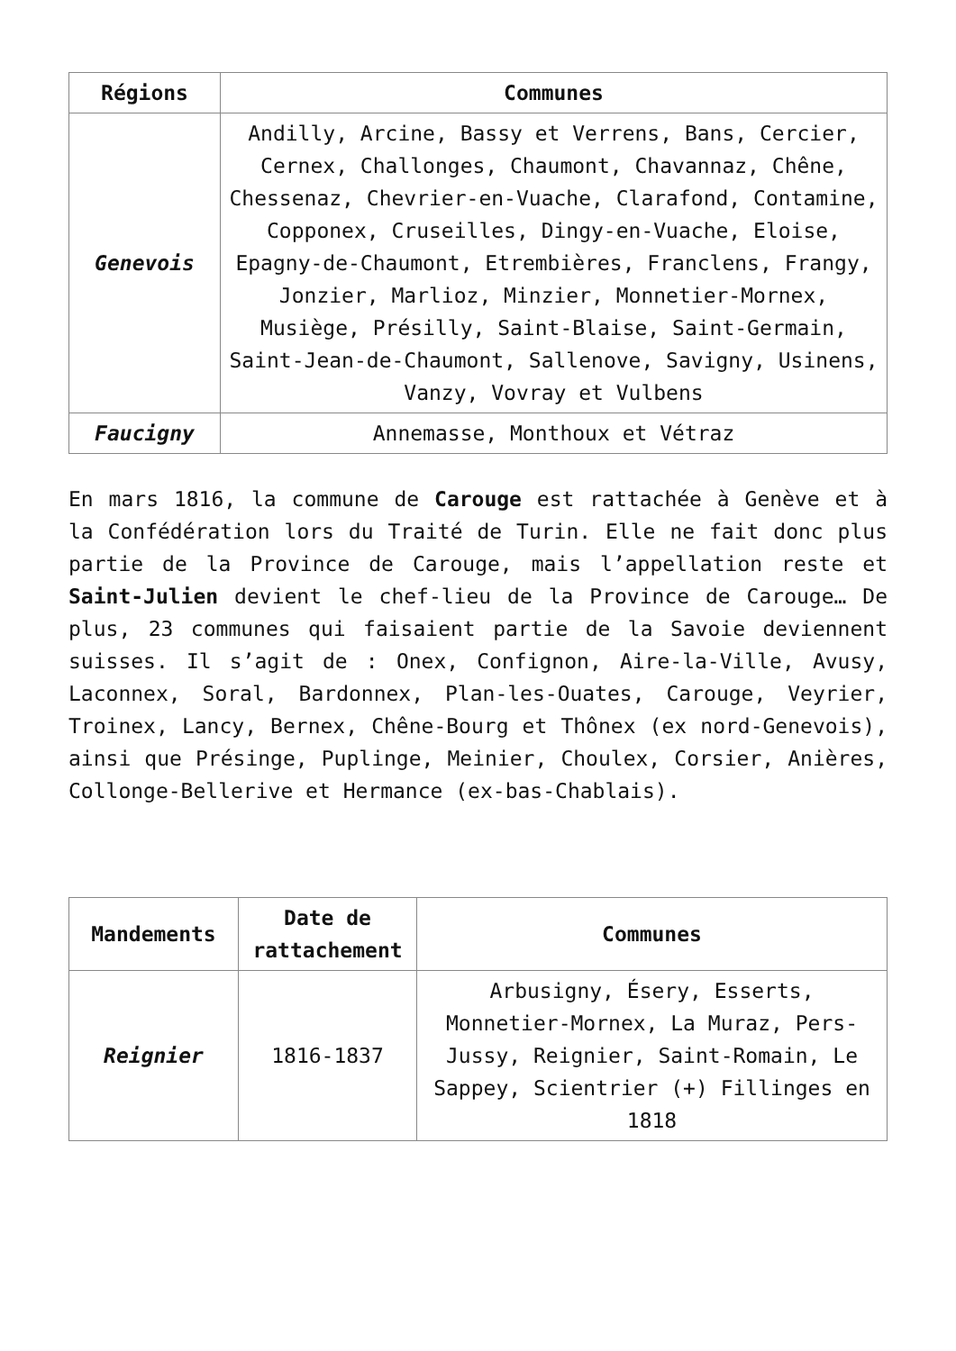| Régions | Communes |
| --- | --- |
| Genevois | Andilly, Arcine, Bassy et Verrens, Bans, Cercier, Cernex, Challonges, Chaumont, Chavannaz, Chêne, Chessenaz, Chevrier-en-Vuache, Clarafond, Contamine, Copponex, Cruseilles, Dingy-en-Vuache, Eloise, Epagny-de-Chaumont, Etrembières, Franclens, Frangy, Jonzier, Marlioz, Minzier, Monnetier-Mornex, Musiège, Présilly, Saint-Blaise, Saint-Germain, Saint-Jean-de-Chaumont, Sallenove, Savigny, Usinens, Vanzy, Vovray et Vulbens |
| Faucigny | Annemasse, Monthoux et Vétraz |
En mars 1816, la commune de Carouge est rattachée à Genève et à la Confédération lors du Traité de Turin. Elle ne fait donc plus partie de la Province de Carouge, mais l’appellation reste et Saint-Julien devient le chef-lieu de la Province de Carouge… De plus, 23 communes qui faisaient partie de la Savoie deviennent suisses. Il s’agit de : Onex, Confignon, Aire-la-Ville, Avusy, Laconnex, Soral, Bardonnex, Plan-les-Ouates, Carouge, Veyrier, Troinex, Lancy, Bernex, Chêne-Bourg et Thônex (ex nord-Genevois), ainsi que Présinge, Puplinge, Meinier, Choulex, Corsier, Anières, Collonge-Bellerive et Hermance (ex-bas-Chablais).
| Mandements | Date de rattachement | Communes |
| --- | --- | --- |
| Reignier | 1816-1837 | Arbusigny, Ésery, Esserts, Monnetier-Mornex, La Muraz, Pers-Jussy, Reignier, Saint-Romain, Le Sappey, Scientrier (+) Fillinges en 1818 |